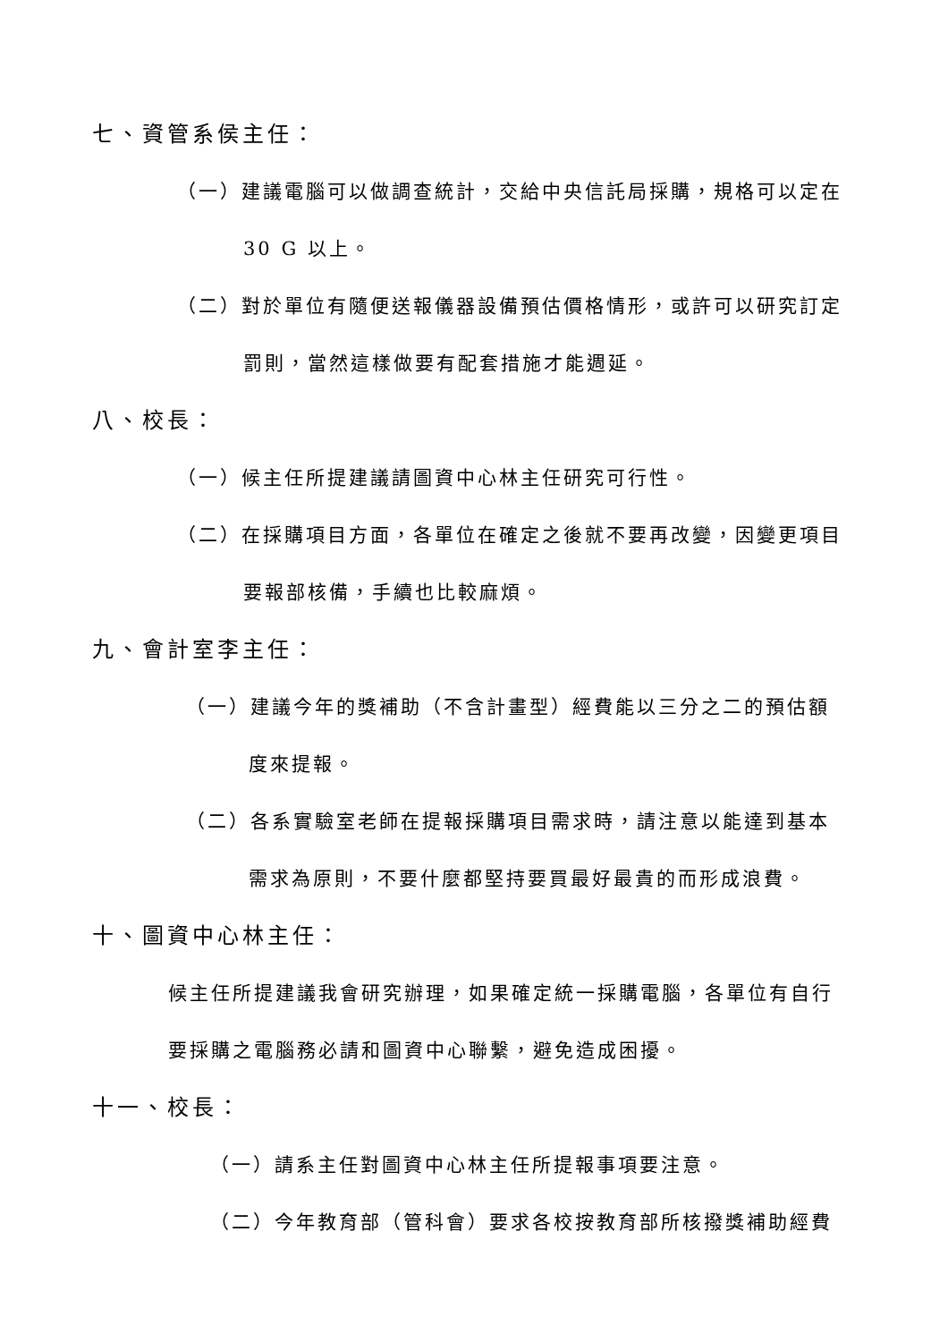七、資管系侯主任：
（一）建議電腦可以做調查統計，交給中央信託局採購，規格可以定在
30 G 以上。
（二）對於單位有隨便送報儀器設備預估價格情形，或許可以研究訂定
罰則，當然這樣做要有配套措施才能週延。
八、校長：
（一）候主任所提建議請圖資中心林主任研究可行性。
（二）在採購項目方面，各單位在確定之後就不要再改變，因變更項目
要報部核備，手續也比較麻煩。
九、會計室李主任：
（一）建議今年的獎補助（不含計畫型）經費能以三分之二的預估額
度來提報。
（二）各系實驗室老師在提報採購項目需求時，請注意以能達到基本
需求為原則，不要什麼都堅持要買最好最貴的而形成浪費。
十、圖資中心林主任：
候主任所提建議我會研究辦理，如果確定統一採購電腦，各單位有自行
要採購之電腦務必請和圖資中心聯繫，避免造成困擾。
十一、校長：
（一）請系主任對圖資中心林主任所提報事項要注意。
（二）今年教育部（管科會）要求各校按教育部所核撥獎補助經費